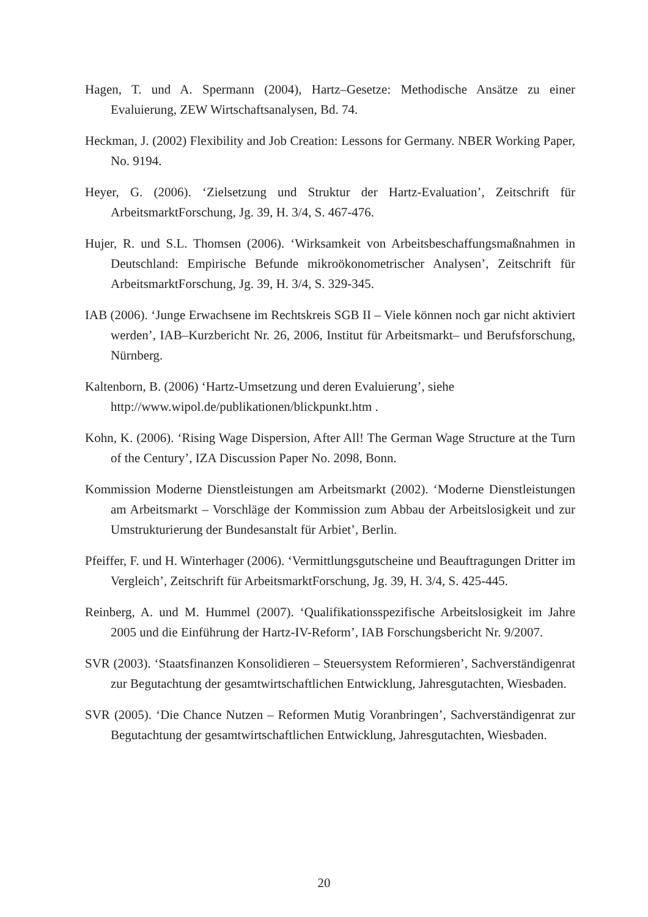Hagen, T. und A. Spermann (2004), Hartz–Gesetze: Methodische Ansätze zu einer Evaluierung, ZEW Wirtschaftsanalysen, Bd. 74.
Heckman, J. (2002) Flexibility and Job Creation: Lessons for Germany. NBER Working Paper, No. 9194.
Heyer, G. (2006). ‘Zielsetzung und Struktur der Hartz-Evaluation’, Zeitschrift für ArbeitsmarktForschung, Jg. 39, H. 3/4, S. 467-476.
Hujer, R. und S.L. Thomsen (2006). ‘Wirksamkeit von Arbeitsbeschaffungsmaßnahmen in Deutschland: Empirische Befunde mikroökonometrischer Analysen’, Zeitschrift für ArbeitsmarktForschung, Jg. 39, H. 3/4, S. 329-345.
IAB (2006). ‘Junge Erwachsene im Rechtskreis SGB II – Viele können noch gar nicht aktiviert werden’, IAB–Kurzbericht Nr. 26, 2006, Institut für Arbeitsmarkt– und Berufsforschung, Nürnberg.
Kaltenborn, B. (2006) ‘Hartz-Umsetzung und deren Evaluierung’, siehe http://www.wipol.de/publikationen/blickpunkt.htm .
Kohn, K. (2006). ‘Rising Wage Dispersion, After All! The German Wage Structure at the Turn of the Century’, IZA Discussion Paper No. 2098, Bonn.
Kommission Moderne Dienstleistungen am Arbeitsmarkt (2002). ‘Moderne Dienstleistungen am Arbeitsmarkt – Vorschläge der Kommission zum Abbau der Arbeitslosigkeit und zur Umstrukturierung der Bundesanstalt für Arbiet’, Berlin.
Pfeiffer, F. und H. Winterhager (2006). ‘Vermittlungsgutscheine und Beauftragungen Dritter im Vergleich’, Zeitschrift für ArbeitsmarktForschung, Jg. 39, H. 3/4, S. 425-445.
Reinberg, A. und M. Hummel (2007). ‘Qualifikationsspezifische Arbeitslosigkeit im Jahre 2005 und die Einführung der Hartz-IV-Reform’, IAB Forschungsbericht Nr. 9/2007.
SVR (2003). ‘Staatsfinanzen Konsolidieren – Steuersystem Reformieren’, Sachverständigenrat zur Begutachtung der gesamtwirtschaftlichen Entwicklung, Jahresgutachten, Wiesbaden.
SVR (2005). ‘Die Chance Nutzen – Reformen Mutig Voranbringen’, Sachverständigenrat zur Begutachtung der gesamtwirtschaftlichen Entwicklung, Jahresgutachten, Wiesbaden.
20